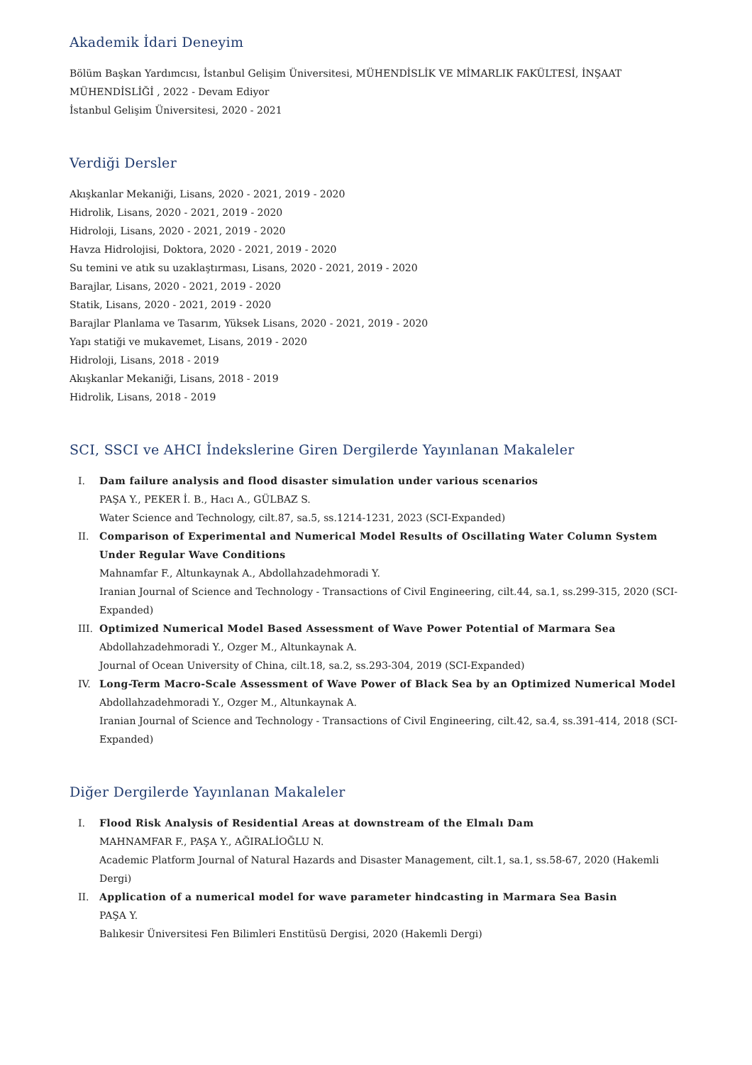Akademik İdari Deneyim
Bölüm Başkan Yardımcısı, İstanbul Gelişim Üniversitesi, MÜHENDİSLİK VE MİMARLIK FAKÜLTESİ, İNŞAAT MÜHENDİSLİĞİ , 2022 - Devam Ediyor
İstanbul Gelişim Üniversitesi, 2020 - 2021
Verdiği Dersler
Akışkanlar Mekaniği, Lisans, 2020 - 2021, 2019 - 2020
Hidrolik, Lisans, 2020 - 2021, 2019 - 2020
Hidroloji, Lisans, 2020 - 2021, 2019 - 2020
Havza Hidrolojisi, Doktora, 2020 - 2021, 2019 - 2020
Su temini ve atık su uzaklaştırması, Lisans, 2020 - 2021, 2019 - 2020
Barajlar, Lisans, 2020 - 2021, 2019 - 2020
Statik, Lisans, 2020 - 2021, 2019 - 2020
Barajlar Planlama ve Tasarım, Yüksek Lisans, 2020 - 2021, 2019 - 2020
Yapı statiği ve mukavemet, Lisans, 2019 - 2020
Hidroloji, Lisans, 2018 - 2019
Akışkanlar Mekaniği, Lisans, 2018 - 2019
Hidrolik, Lisans, 2018 - 2019
SCI, SSCI ve AHCI İndekslerine Giren Dergilerde Yayınlanan Makaleler
I. Dam failure analysis and flood disaster simulation under various scenarios
PAŞA Y., PEKER İ. B., Hacı A., GÜLBAZ S.
Water Science and Technology, cilt.87, sa.5, ss.1214-1231, 2023 (SCI-Expanded)
II. Comparison of Experimental and Numerical Model Results of Oscillating Water Column System Under Regular Wave Conditions
Mahnamfar F., Altunkaynak A., Abdollahzadehmoradi Y.
Iranian Journal of Science and Technology - Transactions of Civil Engineering, cilt.44, sa.1, ss.299-315, 2020 (SCI-Expanded)
III. Optimized Numerical Model Based Assessment of Wave Power Potential of Marmara Sea
Abdollahzadehmoradi Y., Ozger M., Altunkaynak A.
Journal of Ocean University of China, cilt.18, sa.2, ss.293-304, 2019 (SCI-Expanded)
IV. Long-Term Macro-Scale Assessment of Wave Power of Black Sea by an Optimized Numerical Model
Abdollahzadehmoradi Y., Ozger M., Altunkaynak A.
Iranian Journal of Science and Technology - Transactions of Civil Engineering, cilt.42, sa.4, ss.391-414, 2018 (SCI-Expanded)
Diğer Dergilerde Yayınlanan Makaleler
I. Flood Risk Analysis of Residential Areas at downstream of the Elmalı Dam
MAHNAMFAR F., PAŞA Y., AĞIRALİOĞLU N.
Academic Platform Journal of Natural Hazards and Disaster Management, cilt.1, sa.1, ss.58-67, 2020 (Hakemli Dergi)
II. Application of a numerical model for wave parameter hindcasting in Marmara Sea Basin
PAŞA Y.
Balıkesir Üniversitesi Fen Bilimleri Enstitüsü Dergisi, 2020 (Hakemli Dergi)